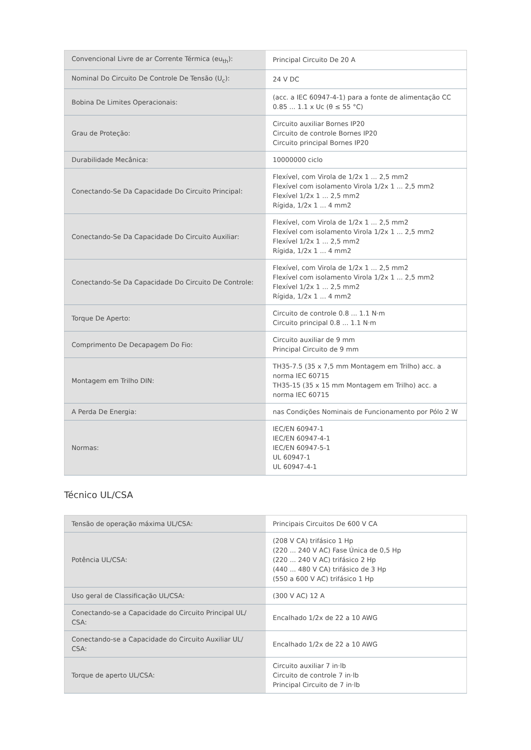| Convencional Livre de ar Corrente Térmica (eu<sub>th</sub>): | Principal Circuito De 20 A |
| Nominal Do Circuito De Controle De Tensão (U<sub>c</sub>): | 24 V DC |
| Bobina De Limites Operacionais: | (acc. a IEC 60947-4-1) para a fonte de alimentação CC 0.85 ... 1.1 x Uc (θ ≤ 55 °C) |
| Grau de Proteção: | Circuito auxiliar Bornes IP20 Circuito de controle Bornes IP20 Circuito principal Bornes IP20 |
| Durabilidade Mecânica: | 10000000 ciclo |
| Conectando-Se Da Capacidade Do Circuito Principal: | Flexível, com Virola de 1/2x 1 ... 2,5 mm2 Flexível com isolamento Virola 1/2x 1 ... 2,5 mm2 Flexível 1/2x 1 ... 2,5 mm2 Rígida, 1/2x 1 ... 4 mm2 |
| Conectando-Se Da Capacidade Do Circuito Auxiliar: | Flexível, com Virola de 1/2x 1 ... 2,5 mm2 Flexível com isolamento Virola 1/2x 1 ... 2,5 mm2 Flexível 1/2x 1 ... 2,5 mm2 Rígida, 1/2x 1 ... 4 mm2 |
| Conectando-Se Da Capacidade Do Circuito De Controle: | Flexível, com Virola de 1/2x 1 ... 2,5 mm2 Flexível com isolamento Virola 1/2x 1 ... 2,5 mm2 Flexível 1/2x 1 ... 2,5 mm2 Rígida, 1/2x 1 ... 4 mm2 |
| Torque De Aperto: | Circuito de controle 0.8 ... 1.1 N·m Circuito principal 0.8 ... 1.1 N·m |
| Comprimento De Decapagem Do Fio: | Circuito auxiliar de 9 mm Principal Circuito de 9 mm |
| Montagem em Trilho DIN: | TH35-7.5 (35 x 7,5 mm Montagem em Trilho) acc. a norma IEC 60715 TH35-15 (35 x 15 mm Montagem em Trilho) acc. a norma IEC 60715 |
| A Perda De Energia: | nas Condições Nominais de Funcionamento por Pólo 2 W |
| Normas: | IEC/EN 60947-1 IEC/EN 60947-4-1 IEC/EN 60947-5-1 UL 60947-1 UL 60947-4-1 |
Técnico UL/CSA
| Tensão de operação máxima UL/CSA: | Principais Circuitos De 600 V CA |
| Potência UL/CSA: | (208 V CA) trifásico 1 Hp (220 ... 240 V AC) Fase Única de 0,5 Hp (220 ... 240 V AC) trifásico 2 Hp (440 ... 480 V CA) trifásico de 3 Hp (550 a 600 V AC) trifásico 1 Hp |
| Uso geral de Classificação UL/CSA: | (300 V AC) 12 A |
| Conectando-se a Capacidade do Circuito Principal UL/ CSA: | Encalhado 1/2x de 22 a 10 AWG |
| Conectando-se a Capacidade do Circuito Auxiliar UL/ CSA: | Encalhado 1/2x de 22 a 10 AWG |
| Torque de aperto UL/CSA: | Circuito auxiliar 7 in·lb Circuito de controle 7 in·lb Principal Circuito de 7 in·lb |